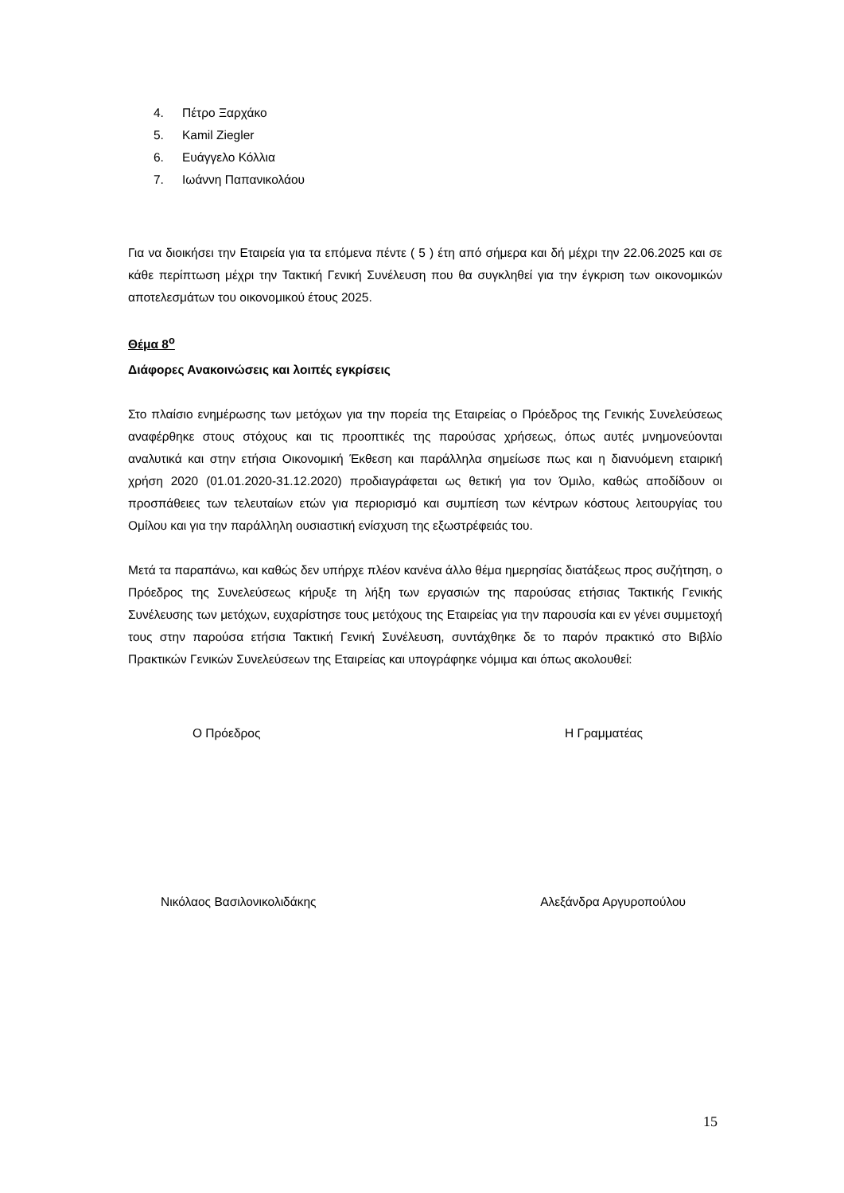4. Πέτρο Ξαρχάκο
5. Kamil Ziegler
6. Ευάγγελο Κόλλια
7. Ιωάννη Παπανικολάου
Για να διοικήσει την Εταιρεία για τα επόμενα πέντε ( 5 ) έτη από σήμερα και δή μέχρι την 22.06.2025 και σε κάθε περίπτωση μέχρι την Τακτική Γενική Συνέλευση που θα συγκληθεί για την έγκριση των οικονομικών αποτελεσμάτων του οικονομικού έτους 2025.
Θέμα 8<sup>ο</sup>
Διάφορες Ανακοινώσεις και λοιπές εγκρίσεις
Στο πλαίσιο ενημέρωσης των μετόχων για την πορεία της Εταιρείας ο Πρόεδρος της Γενικής Συνελεύσεως αναφέρθηκε στους στόχους και τις προοπτικές της παρούσας χρήσεως, όπως αυτές μνημονεύονται αναλυτικά και στην ετήσια Οικονομική Έκθεση και παράλληλα σημείωσε πως και η διανυόμενη εταιρική χρήση 2020 (01.01.2020-31.12.2020) προδιαγράφεται ως θετική για τον Όμιλο, καθώς αποδίδουν οι προσπάθειες των τελευταίων ετών για περιορισμό και συμπίεση των κέντρων κόστους λειτουργίας του Ομίλου και για την παράλληλη ουσιαστική ενίσχυση της εξωστρέφειάς του.
Μετά τα παραπάνω, και καθώς δεν υπήρχε πλέον κανένα άλλο θέμα ημερησίας διατάξεως προς συζήτηση, ο Πρόεδρος της Συνελεύσεως κήρυξε τη λήξη των εργασιών της παρούσας ετήσιας Τακτικής Γενικής Συνέλευσης των μετόχων, ευχαρίστησε τους μετόχους της Εταιρείας για την παρουσία και εν γένει συμμετοχή τους στην παρούσα ετήσια Τακτική Γενική Συνέλευση, συντάχθηκε δε το παρόν πρακτικό στο Βιβλίο Πρακτικών Γενικών Συνελεύσεων της Εταιρείας και υπογράφηκε νόμιμα και όπως ακολουθεί:
Ο Πρόεδρος Η Γραμματέας
Νικόλαος Βασιλονικολιδάκης Αλεξάνδρα Αργυροπούλου
15